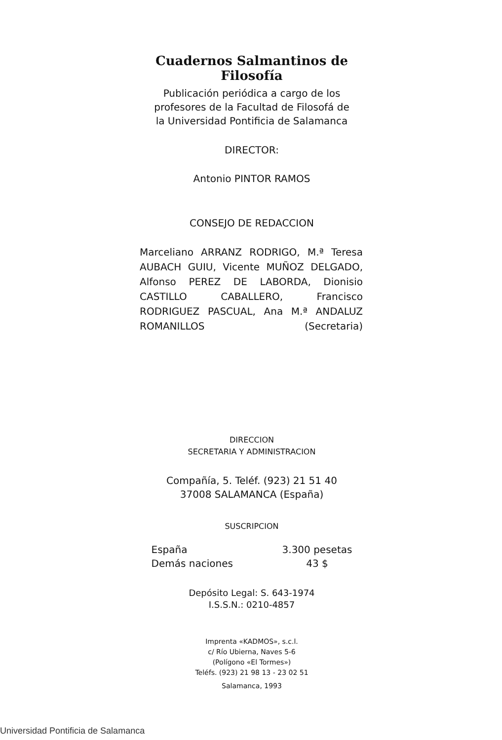Cuadernos Salmantinos de Filosofía
Publicación periódica a cargo de los
profesores de la Facultad de Filosofá de
la Universidad Pontificia de Salamanca
DIRECTOR:
Antonio PINTOR RAMOS
CONSEJO DE REDACCION
Marceliano ARRANZ RODRIGO, M.ª Teresa AUBACH GUIU, Vicente MUÑOZ DELGADO, Alfonso PEREZ DE LABORDA, Dionisio CASTILLO CABALLERO, Francisco RODRIGUEZ PASCUAL, Ana M.ª ANDALUZ ROMANILLOS (Secretaria)
DIRECCION
SECRETARIA Y ADMINISTRACION
Compañía, 5. Teléf. (923) 21 51 40
37008 SALAMANCA (España)
SUSCRIPCION
| España | 3.300 pesetas |
| Demás naciones | 43 $ |
Depósito Legal: S. 643-1974
I.S.S.N.: 0210-4857
Imprenta «KADMOS», s.c.l.
c/ Río Ubierna, Naves 5-6
(Polígono «El Tormes»)
Teléfs. (923) 21 98 13 - 23 02 51
Salamanca, 1993
Universidad Pontificia de Salamanca